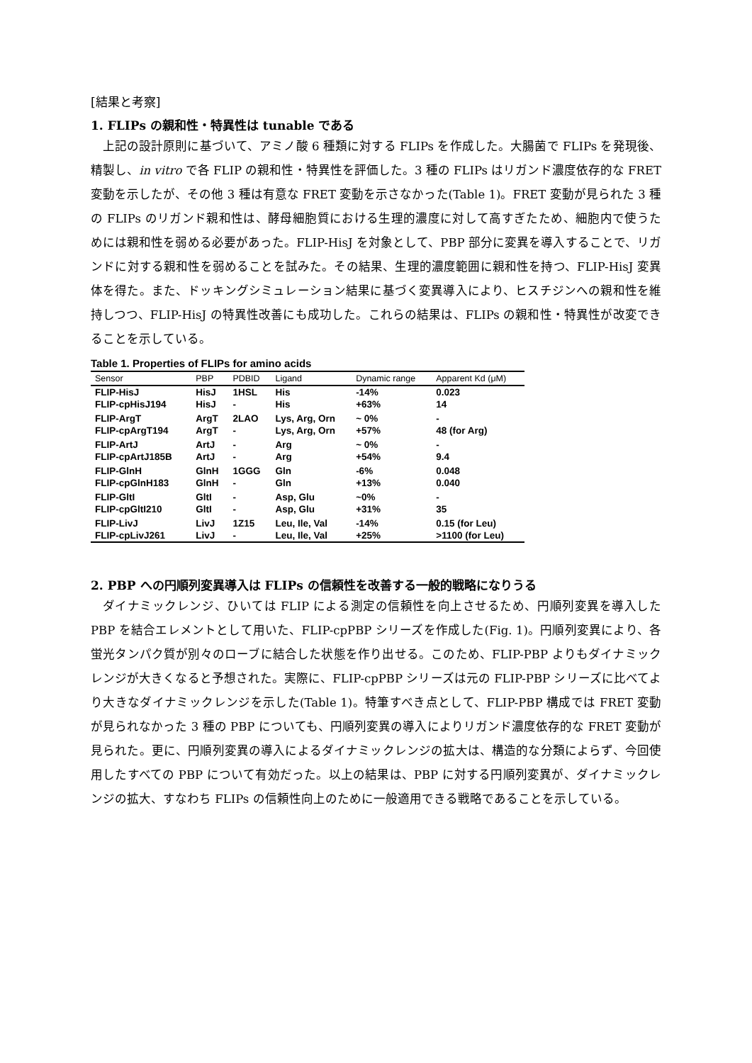[結果と考察]
1. FLIPs の親和性・特異性は tunable である
上記の設計原則に基づいて、アミノ酸 6 種類に対する FLIPs を作成した。大腸菌で FLIPs を発現後、精製し、in vitro で各 FLIP の親和性・特異性を評価した。3 種の FLIPs はリガンド濃度依存的な FRET 変動を示したが、その他 3 種は有意な FRET 変動を示さなかった(Table 1)。FRET 変動が見られた 3 種の FLIPs のリガンド親和性は、酵母細胞質における生理的濃度に対して高すぎたため、細胞内で使うためには親和性を弱める必要があった。FLIP-HisJ を対象として、PBP 部分に変異を導入することで、リガンドに対する親和性を弱めることを試みた。その結果、生理的濃度範囲に親和性を持つ、FLIP-HisJ 変異体を得た。また、ドッキングシミュレーション結果に基づく変異導入により、ヒスチジンへの親和性を維持しつつ、FLIP-HisJ の特異性改善にも成功した。これらの結果は、FLIPs の親和性・特異性が改変できることを示している。
Table 1. Properties of FLIPs for amino acids
| Sensor | PBP | PDBID | Ligand | Dynamic range | Apparent Kd (μM) |
| --- | --- | --- | --- | --- | --- |
| FLIP-HisJ | HisJ | 1HSL | His | -14% | 0.023 |
| FLIP-cpHisJ194 | HisJ | - | His | +63% | 14 |
| FLIP-ArgT | ArgT | 2LAO | Lys, Arg, Orn | ~ 0% | - |
| FLIP-cpArgT194 | ArgT | - | Lys, Arg, Orn | +57% | 48 (for Arg) |
| FLIP-ArtJ | ArtJ | - | Arg | ~ 0% | - |
| FLIP-cpArtJ185B | ArtJ | - | Arg | +54% | 9.4 |
| FLIP-GlnH | GlnH | 1GGG | Gln | -6% | 0.048 |
| FLIP-cpGlnH183 | GlnH | - | Gln | +13% | 0.040 |
| FLIP-GltI | GltI | - | Asp, Glu | ~0% | - |
| FLIP-cpGltI210 | GltI | - | Asp, Glu | +31% | 35 |
| FLIP-LivJ | LivJ | 1Z15 | Leu, Ile, Val | -14% | 0.15 (for Leu) |
| FLIP-cpLivJ261 | LivJ | - | Leu, Ile, Val | +25% | >1100 (for Leu) |
2. PBP への円順列変異導入は FLIPs の信頼性を改善する一般的戦略になりうる
ダイナミックレンジ、ひいては FLIP による測定の信頼性を向上させるため、円順列変異を導入した PBP を結合エレメントとして用いた、FLIP-cpPBP シリーズを作成した(Fig. 1)。円順列変異により、各蛍光タンパク質が別々のローブに結合した状態を作り出せる。このため、FLIP-PBP よりもダイナミックレンジが大きくなると予想された。実際に、FLIP-cpPBP シリーズは元の FLIP-PBP シリーズに比べてより大きなダイナミックレンジを示した(Table 1)。特筆すべき点として、FLIP-PBP 構成では FRET 変動が見られなかった 3 種の PBP についても、円順列変異の導入によりリガンド濃度依存的な FRET 変動が見られた。更に、円順列変異の導入によるダイナミックレンジの拡大は、構造的な分類によらず、今回使用したすべての PBP について有効だった。以上の結果は、PBP に対する円順列変異が、ダイナミックレンジの拡大、すなわち FLIPs の信頼性向上のために一般適用できる戦略であることを示している。